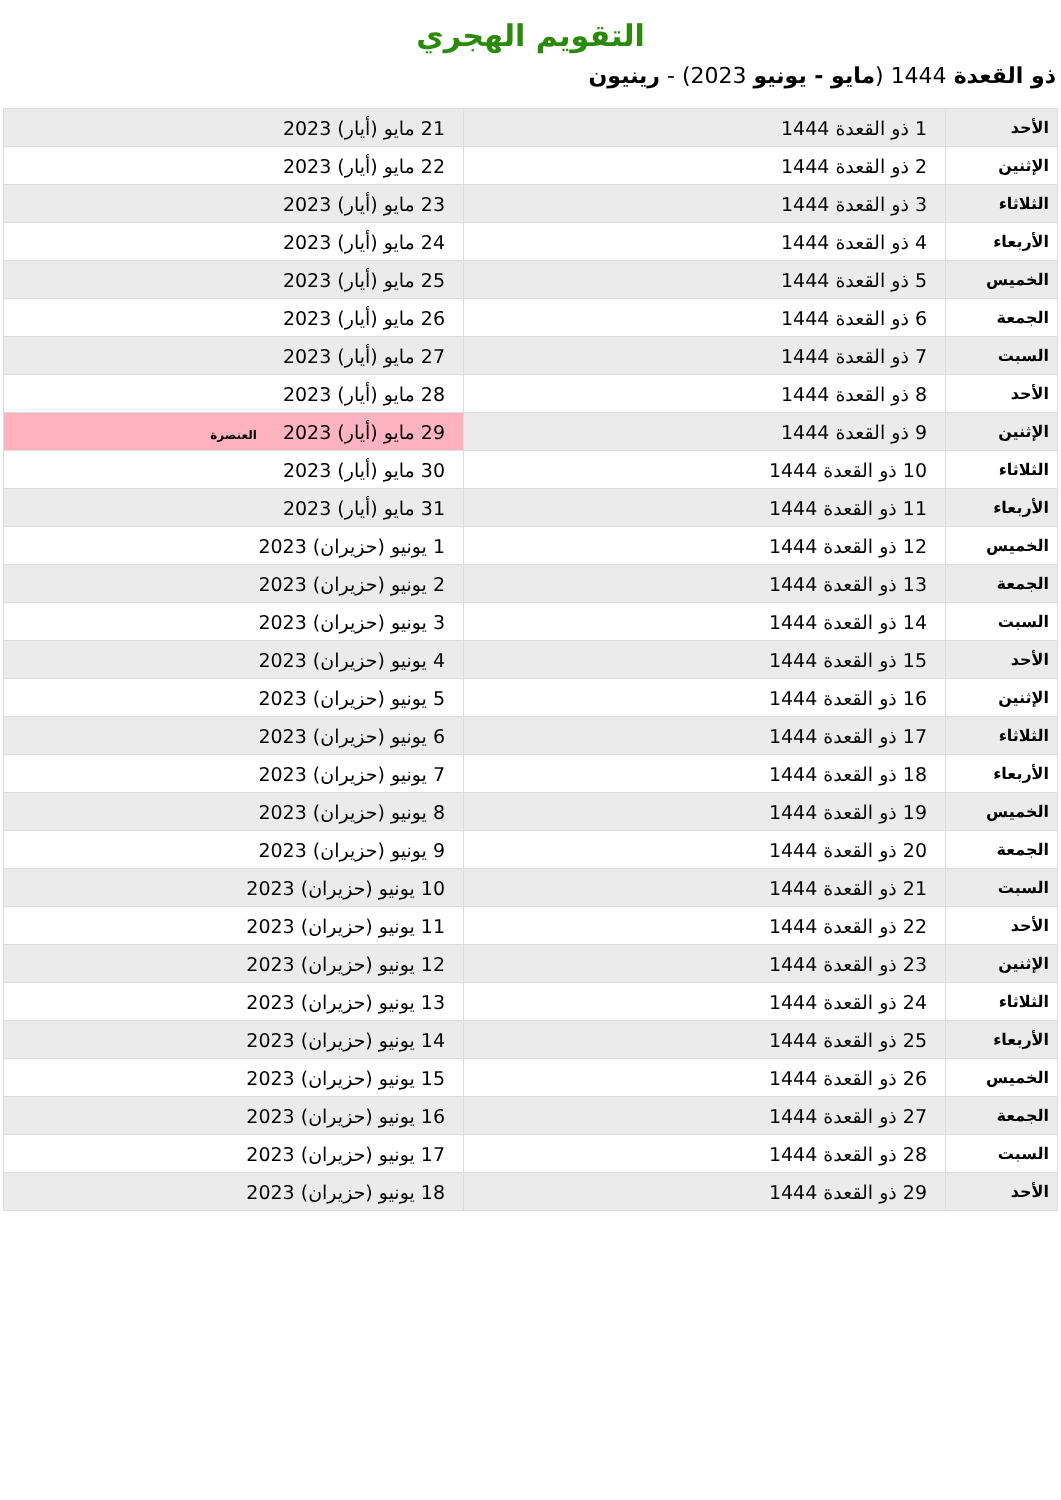التقويم الهجري
ذو القعدة 1444 (مايو - يونيو 2023) - رينيون
| الأحد | 1 ذو القعدة 1444 | 21 مايو (أيار) 2023 |
| الإثنين | 2 ذو القعدة 1444 | 22 مايو (أيار) 2023 |
| الثلاثاء | 3 ذو القعدة 1444 | 23 مايو (أيار) 2023 |
| الأربعاء | 4 ذو القعدة 1444 | 24 مايو (أيار) 2023 |
| الخميس | 5 ذو القعدة 1444 | 25 مايو (أيار) 2023 |
| الجمعة | 6 ذو القعدة 1444 | 26 مايو (أيار) 2023 |
| السبت | 7 ذو القعدة 1444 | 27 مايو (أيار) 2023 |
| الأحد | 8 ذو القعدة 1444 | 28 مايو (أيار) 2023 |
| الإثنين | 9 ذو القعدة 1444 | 29 مايو (أيار) 2023 العنصرة |
| الثلاثاء | 10 ذو القعدة 1444 | 30 مايو (أيار) 2023 |
| الأربعاء | 11 ذو القعدة 1444 | 31 مايو (أيار) 2023 |
| الخميس | 12 ذو القعدة 1444 | 1 يونيو (حزيران) 2023 |
| الجمعة | 13 ذو القعدة 1444 | 2 يونيو (حزيران) 2023 |
| السبت | 14 ذو القعدة 1444 | 3 يونيو (حزيران) 2023 |
| الأحد | 15 ذو القعدة 1444 | 4 يونيو (حزيران) 2023 |
| الإثنين | 16 ذو القعدة 1444 | 5 يونيو (حزيران) 2023 |
| الثلاثاء | 17 ذو القعدة 1444 | 6 يونيو (حزيران) 2023 |
| الأربعاء | 18 ذو القعدة 1444 | 7 يونيو (حزيران) 2023 |
| الخميس | 19 ذو القعدة 1444 | 8 يونيو (حزيران) 2023 |
| الجمعة | 20 ذو القعدة 1444 | 9 يونيو (حزيران) 2023 |
| السبت | 21 ذو القعدة 1444 | 10 يونيو (حزيران) 2023 |
| الأحد | 22 ذو القعدة 1444 | 11 يونيو (حزيران) 2023 |
| الإثنين | 23 ذو القعدة 1444 | 12 يونيو (حزيران) 2023 |
| الثلاثاء | 24 ذو القعدة 1444 | 13 يونيو (حزيران) 2023 |
| الأربعاء | 25 ذو القعدة 1444 | 14 يونيو (حزيران) 2023 |
| الخميس | 26 ذو القعدة 1444 | 15 يونيو (حزيران) 2023 |
| الجمعة | 27 ذو القعدة 1444 | 16 يونيو (حزيران) 2023 |
| السبت | 28 ذو القعدة 1444 | 17 يونيو (حزيران) 2023 |
| الأحد | 29 ذو القعدة 1444 | 18 يونيو (حزيران) 2023 |